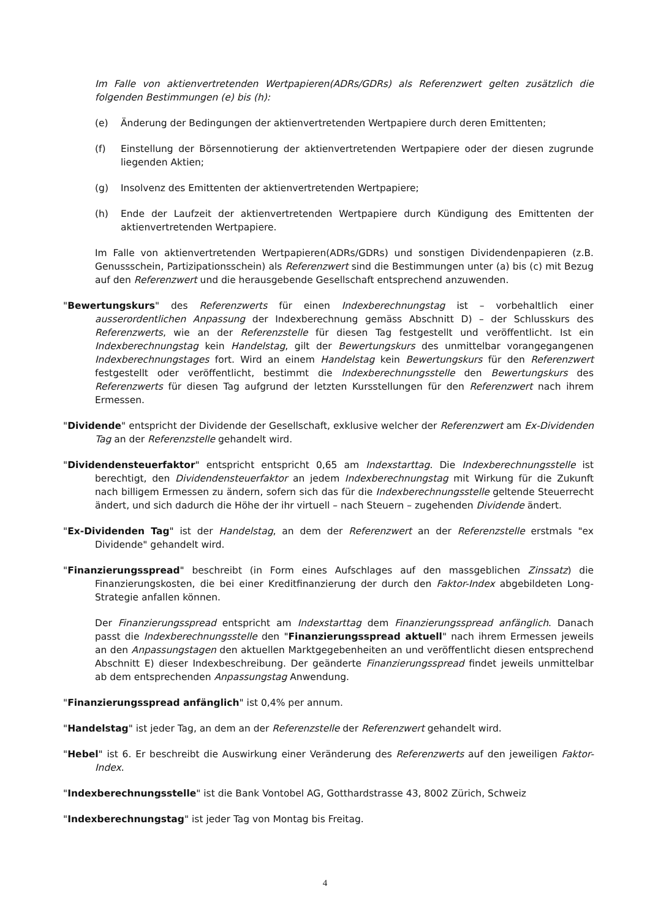Im Falle von aktienvertretenden Wertpapieren(ADRs/GDRs) als Referenzwert gelten zusätzlich die folgenden Bestimmungen (e) bis (h):
(e) Änderung der Bedingungen der aktienvertretenden Wertpapiere durch deren Emittenten;
(f) Einstellung der Börsennotierung der aktienvertretenden Wertpapiere oder der diesen zugrunde liegenden Aktien;
(g) Insolvenz des Emittenten der aktienvertretenden Wertpapiere;
(h) Ende der Laufzeit der aktienvertretenden Wertpapiere durch Kündigung des Emittenten der aktienvertretenden Wertpapiere.
Im Falle von aktienvertretenden Wertpapieren(ADRs/GDRs) und sonstigen Dividendenpapieren (z.B. Genussschein, Partizipationsschein) als Referenzwert sind die Bestimmungen unter (a) bis (c) mit Bezug auf den Referenzwert und die herausgebende Gesellschaft entsprechend anzuwenden.
"Bewertungskurs" des Referenzwerts für einen Indexberechnungstag ist – vorbehaltlich einer ausserordentlichen Anpassung der Indexberechnung gemäss Abschnitt D) – der Schlusskurs des Referenzwerts, wie an der Referenzstelle für diesen Tag festgestellt und veröffentlicht. Ist ein Indexberechnungstag kein Handelstag, gilt der Bewertungskurs des unmittelbar vorangegangenen Indexberechnungstages fort. Wird an einem Handelstag kein Bewertungskurs für den Referenzwert festgestellt oder veröffentlicht, bestimmt die Indexberechnungsstelle den Bewertungskurs des Referenzwerts für diesen Tag aufgrund der letzten Kursstellungen für den Referenzwert nach ihrem Ermessen.
"Dividende" entspricht der Dividende der Gesellschaft, exklusive welcher der Referenzwert am Ex-Dividenden Tag an der Referenzstelle gehandelt wird.
"Dividendensteuerfaktor" entspricht entspricht 0,65 am Indexstarttag. Die Indexberechnungsstelle ist berechtigt, den Dividendensteuerfaktor an jedem Indexberechnungstag mit Wirkung für die Zukunft nach billigem Ermessen zu ändern, sofern sich das für die Indexberechnungsstelle geltende Steuerrecht ändert, und sich dadurch die Höhe der ihr virtuell – nach Steuern – zugehenden Dividende ändert.
"Ex-Dividenden Tag" ist der Handelstag, an dem der Referenzwert an der Referenzstelle erstmals "ex Dividende" gehandelt wird.
"Finanzierungsspread" beschreibt (in Form eines Aufschlages auf den massgeblichen Zinssatz) die Finanzierungskosten, die bei einer Kreditfinanzierung der durch den Faktor-Index abgebildeten Long-Strategie anfallen können.
Der Finanzierungsspread entspricht am Indexstarttag dem Finanzierungsspread anfänglich. Danach passt die Indexberechnungsstelle den "Finanzierungsspread aktuell" nach ihrem Ermessen jeweils an den Anpassungstagen den aktuellen Marktgegebenheiten an und veröffentlicht diesen entsprechend Abschnitt E) dieser Indexbeschreibung. Der geänderte Finanzierungsspread findet jeweils unmittelbar ab dem entsprechenden Anpassungstag Anwendung.
"Finanzierungsspread anfänglich" ist 0,4% per annum.
"Handelstag" ist jeder Tag, an dem an der Referenzstelle der Referenzwert gehandelt wird.
"Hebel" ist 6. Er beschreibt die Auswirkung einer Veränderung des Referenzwerts auf den jeweiligen Faktor-Index.
"Indexberechnungsstelle" ist die Bank Vontobel AG, Gotthardstrasse 43, 8002 Zürich, Schweiz
"Indexberechnungstag" ist jeder Tag von Montag bis Freitag.
4